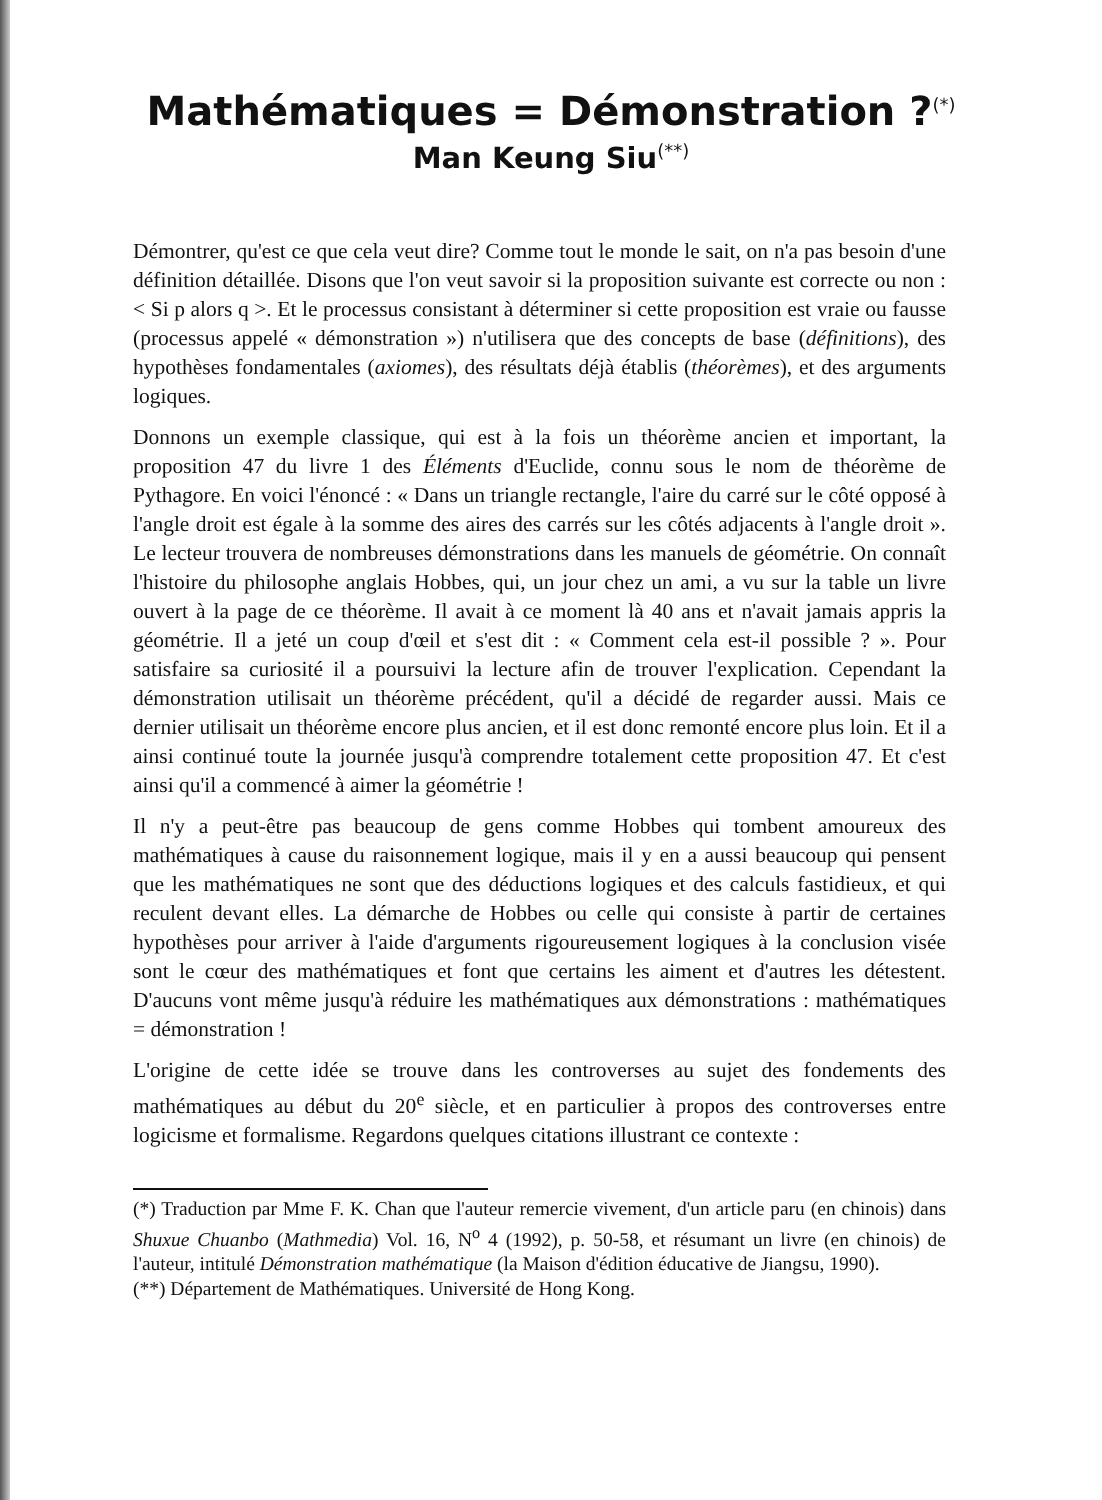Mathématiques = Démonstration ?<sup>(*)</sup>
Man Keung Siu<sup>(**)</sup>
Démontrer, qu'est ce que cela veut dire? Comme tout le monde le sait, on n'a pas besoin d'une définition détaillée. Disons que l'on veut savoir si la proposition suivante est correcte ou non : < Si p alors q >. Et le processus consistant à déterminer si cette proposition est vraie ou fausse (processus appelé « démonstration ») n'utilisera que des concepts de base (définitions), des hypothèses fondamentales (axiomes), des résultats déjà établis (théorèmes), et des arguments logiques.
Donnons un exemple classique, qui est à la fois un théorème ancien et important, la proposition 47 du livre 1 des Éléments d'Euclide, connu sous le nom de théorème de Pythagore. En voici l'énoncé : « Dans un triangle rectangle, l'aire du carré sur le côté opposé à l'angle droit est égale à la somme des aires des carrés sur les côtés adjacents à l'angle droit ». Le lecteur trouvera de nombreuses démonstrations dans les manuels de géométrie. On connaît l'histoire du philosophe anglais Hobbes, qui, un jour chez un ami, a vu sur la table un livre ouvert à la page de ce théorème. Il avait à ce moment là 40 ans et n'avait jamais appris la géométrie. Il a jeté un coup d'œil et s'est dit : « Comment cela est-il possible ? ». Pour satisfaire sa curiosité il a poursuivi la lecture afin de trouver l'explication. Cependant la démonstration utilisait un théorème précédent, qu'il a décidé de regarder aussi. Mais ce dernier utilisait un théorème encore plus ancien, et il est donc remonté encore plus loin. Et il a ainsi continué toute la journée jusqu'à comprendre totalement cette proposition 47. Et c'est ainsi qu'il a commencé à aimer la géométrie !
Il n'y a peut-être pas beaucoup de gens comme Hobbes qui tombent amoureux des mathématiques à cause du raisonnement logique, mais il y en a aussi beaucoup qui pensent que les mathématiques ne sont que des déductions logiques et des calculs fastidieux, et qui reculent devant elles. La démarche de Hobbes ou celle qui consiste à partir de certaines hypothèses pour arriver à l'aide d'arguments rigoureusement logiques à la conclusion visée sont le cœur des mathématiques et font que certains les aiment et d'autres les détestent. D'aucuns vont même jusqu'à réduire les mathématiques aux démonstrations : mathématiques = démonstration !
L'origine de cette idée se trouve dans les controverses au sujet des fondements des mathématiques au début du 20<sup>e</sup> siècle, et en particulier à propos des controverses entre logicisme et formalisme. Regardons quelques citations illustrant ce contexte :
(*) Traduction par Mme F. K. Chan que l'auteur remercie vivement, d'un article paru (en chinois) dans Shuxue Chuanbo (Mathmedia) Vol. 16, N<sup>o</sup> 4 (1992), p. 50-58, et résumant un livre (en chinois) de l'auteur, intitulé Démonstration mathématique (la Maison d'édition éducative de Jiangsu, 1990).
(**) Département de Mathématiques. Université de Hong Kong.